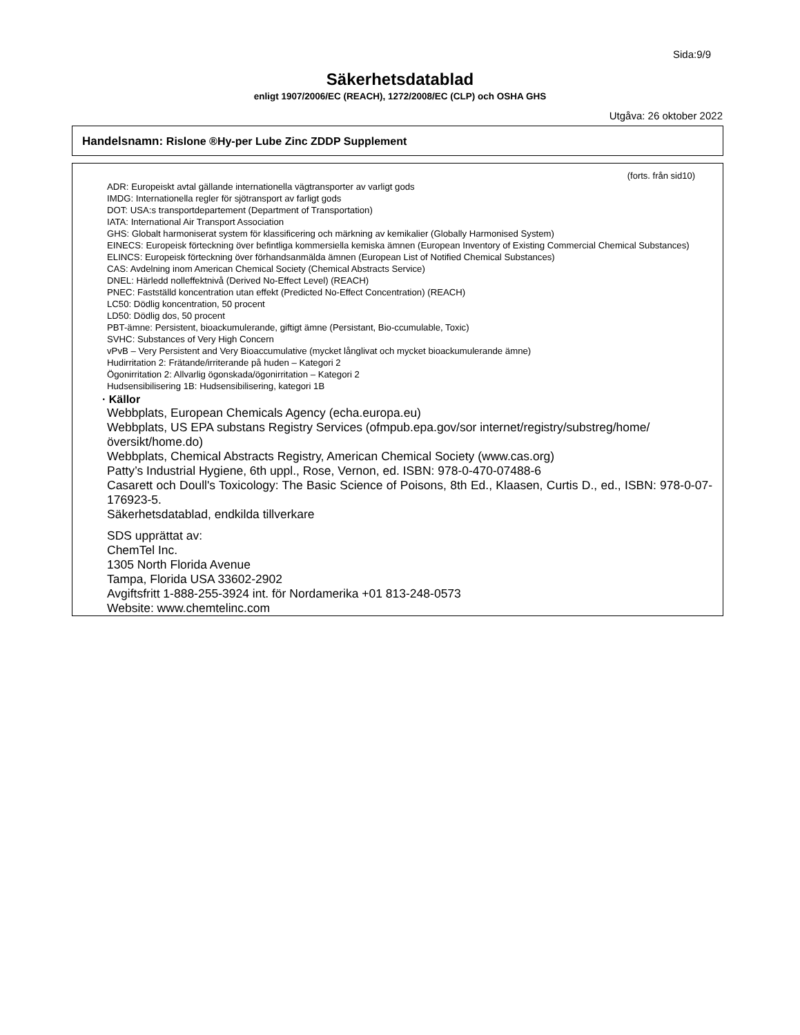Sida:9/9
Säkerhetsdatablad
enligt 1907/2006/EC (REACH), 1272/2008/EC (CLP) och OSHA GHS
Utgåva: 26 oktober 2022
Handelsnamn: Rislone ®Hy-per Lube Zinc ZDDP Supplement
(forts. från sid10)
ADR: Europeiskt avtal gällande internationella vägtransporter av varligt gods
IMDG: Internationella regler för sjötransport av farligt gods
DOT: USA:s transportdepartement (Department of Transportation)
IATA: International Air Transport Association
GHS: Globalt harmoniserat system för klassificering och märkning av kemikalier (Globally Harmonised System)
EINECS: Europeisk förteckning över befintliga kommersiella kemiska ämnen (European Inventory of Existing Commercial Chemical Substances)
ELINCS: Europeisk förteckning över förhandsanmälda ämnen (European List of Notified Chemical Substances)
CAS: Avdelning inom American Chemical Society (Chemical Abstracts Service)
DNEL: Härledd nolleffektnivå (Derived No-Effect Level) (REACH)
PNEC: Fastställd koncentration utan effekt (Predicted No-Effect Concentration) (REACH)
LC50: Dödlig koncentration, 50 procent
LD50: Dödlig dos, 50 procent
PBT-ämne: Persistent, bioackumulerande, giftigt ämne (Persistant, Bio-ccumulable, Toxic)
SVHC: Substances of Very High Concern
vPvB – Very Persistent and Very Bioaccumulative (mycket långlivat och mycket bioackumulerande ämne)
Hudirritation 2: Frätande/irriterande på huden – Kategori 2
Ögonirritation 2: Allvarlig ögonskada/ögonirritation – Kategori 2
Hudsensibilisering 1B: Hudsensibilisering, kategori 1B
· Källor
Webbplats, European Chemicals Agency (echa.europa.eu)
Webbplats, US EPA substans Registry Services (ofmpub.epa.gov/sor internet/registry/substreg/home/översikt/home.do)
Webbplats, Chemical Abstracts Registry, American Chemical Society (www.cas.org)
Patty’s Industrial Hygiene, 6th uppl., Rose, Vernon, ed. ISBN: 978-0-470-07488-6
Casarett och Doull's Toxicology: The Basic Science of Poisons, 8th Ed., Klaasen, Curtis D., ed., ISBN: 978-0-07-176923-5.
Säkerhetsdatablad, endkilda tillverkare
SDS upprättat av:
ChemTel Inc.
1305 North Florida Avenue
Tampa, Florida USA 33602-2902
Avgiftsfritt 1-888-255-3924 int. för Nordamerika +01 813-248-0573
Website: www.chemtelinc.com